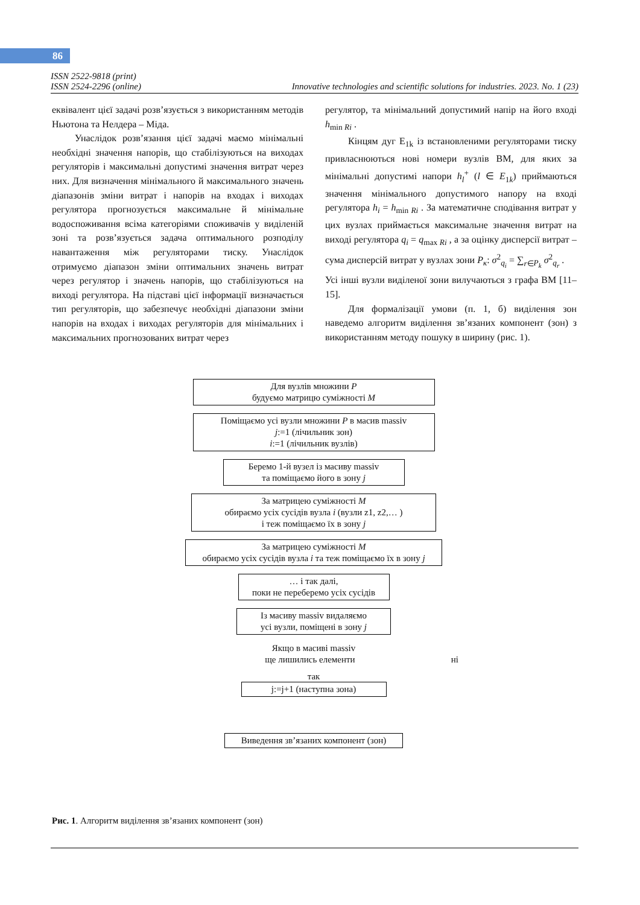86
ISSN 2522-9818 (print)
ISSN 2524-2296 (online) Innovative technologies and scientific solutions for industries. 2023. No. 1 (23)
еквівалент цієї задачі розв’язується з використанням методів Ньютона та Нелдера – Міда.
Унаслідок розв’язання цієї задачі маємо мінімальні необхідні значення напорів, що стабілізуються на виходах регуляторів і максимальні допустимі значення витрат через них. Для визначення мінімального й максимального значень діапазонів зміни витрат і напорів на входах і виходах регулятора прогнозується максимальне й мінімальне водоспоживання всіма категоріями споживачів у виділеній зоні та розв’язується задача оптимального розподілу навантаження між регуляторами тиску. Унаслідок отримуємо діапазон зміни оптимальних значень витрат через регулятор і значень напорів, що стабілізуються на виході регулятора. На підставі цієї інформації визначається тип регуляторів, що забезпечує необхідні діапазони зміни напорів на входах і виходах регуляторів для мінімальних і максимальних прогнозованих витрат через
регулятор, та мінімальний допустимий напір на його вході h<sub>min Ri</sub> .
Кінцям дуг E<sub>1k</sub> із встановленими регуляторами тиску привласнюються нові номери вузлів ВМ, для яких за мінімальні допустимі напори h<sub>l</sub><sup>+</sup> (l ∈ E<sub>1k</sub>) приймаються значення мінімального допустимого напору на вході регулятора h<sub>i</sub> = h<sub>min Ri</sub> . За математичне сподівання витрат у цих вузлах приймається максимальне значення витрат на виході регулятора q<sub>i</sub> = q<sub>max Ri</sub> , а за оцінку дисперсії витрат – сума дисперсій витрат у вузлах зони P<sub>к</sub>: σ<sup>2</sup><sub>q<sub>i</sub></sub> = ∑<sub>r∈P<sub>k</sub></sub> σ<sup>2</sup><sub>q<sub>r</sub></sub> .
Усі інші вузли виділеної зони вилучаються з графа ВМ [11–15].
Для формалізації умови (п. 1, б) виділення зон наведемо алгоритм виділення зв’язаних компонент (зон) з використанням методу пошуку в ширину (рис. 1).
Для вузлів множини P
будуємо матрицю суміжності M
Поміщаємо усі вузли множини P в масив massiv
j:=1 (лічильник зон)
i:=1 (лічильник вузлів)
Беремо 1-й вузел із масиву massiv
та поміщаємо його в зону j
За матрицею суміжності M
обираємо усіх сусідів вузла i (вузли z1, z2,… )
і теж поміщаємо їх в зону j
За матрицею суміжності M
обираємо усіх сусідів вузла i та теж поміщаємо їх в зону j
… і так далі,
поки не переберемо усіх сусідів
Із масиву massiv видаляємо
усі вузли, поміщені в зону j
Якщо в масиві massiv
ще лишились елементи ні
так
j:=j+1 (наступна зона)
Виведення зв’язаних компонент (зон)
Рис. 1. Алгоритм виділення зв’язаних компонент (зон)